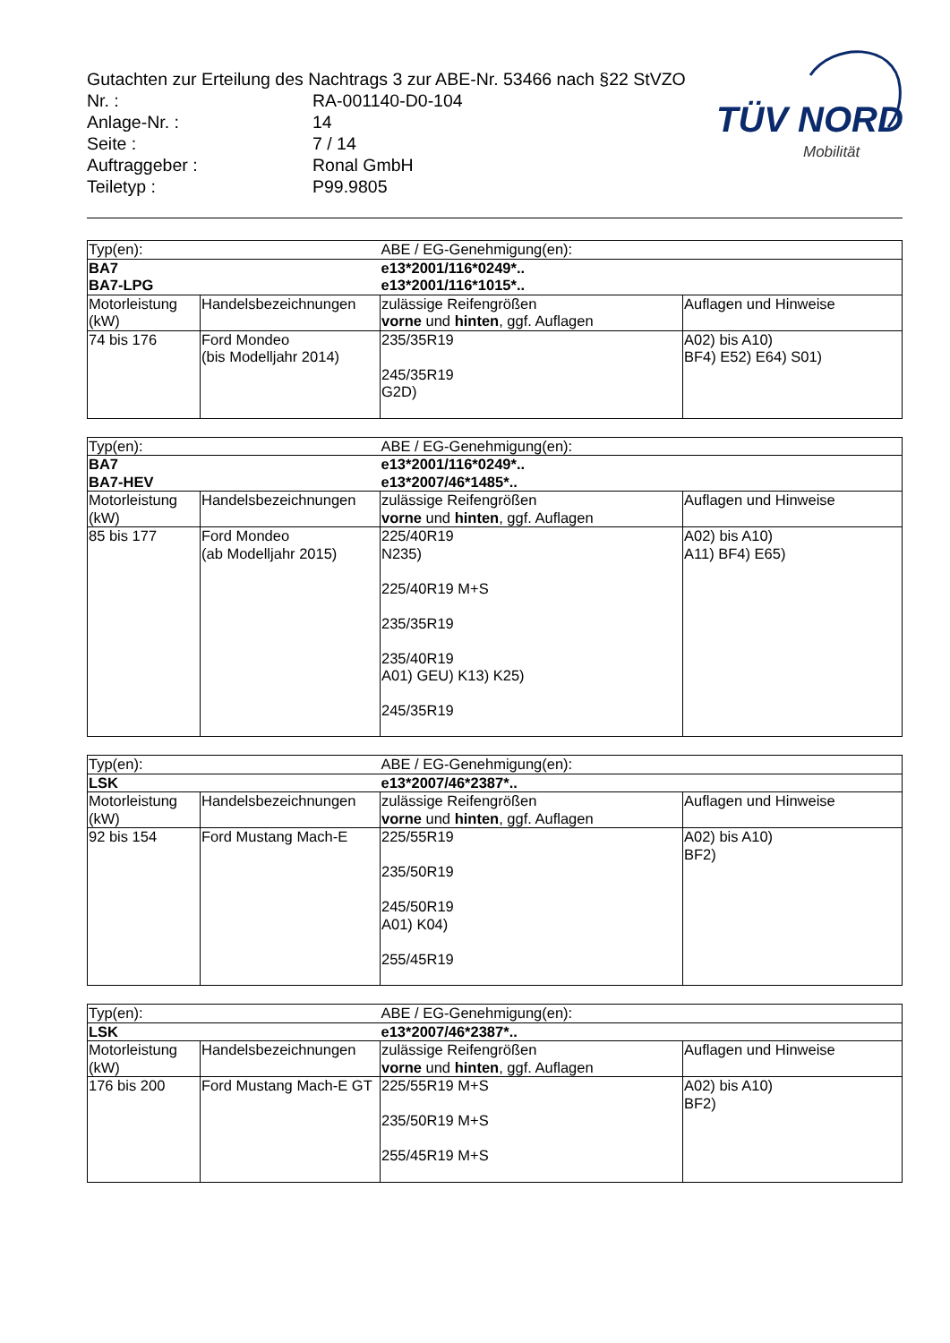Gutachten zur Erteilung des Nachtrags 3 zur ABE-Nr. 53466 nach §22 StVZO
| Nr. : | RA-001140-D0-104 |
| Anlage-Nr. : | 14 |
| Seite : | 7 / 14 |
| Auftraggeber : | Ronal GmbH |
| Teiletyp : | P99.9805 |
TÜV NORD
Mobilität
| Typ(en): | | ABE / EG-Genehmigung(en): | |
| BA7 BA7-LPG | | e13*2001/116*0249*.. e13*2001/116*1015*.. | |
| Motorleistung (kW) | Handelsbezeichnungen | zulässige Reifengrößen vorne und hinten , ggf. Auflagen | Auflagen und Hinweise |
| 74 bis 176 | Ford Mondeo (bis Modelljahr 2014) | 235/35R19 245/35R19 G2D) | A02) bis A10) BF4) E52) E64) S01) |
| Typ(en): | | ABE / EG-Genehmigung(en): | |
| BA7 BA7-HEV | | e13*2001/116*0249*.. e13*2007/46*1485*.. | |
| Motorleistung (kW) | Handelsbezeichnungen | zulässige Reifengrößen vorne und hinten , ggf. Auflagen | Auflagen und Hinweise |
| 85 bis 177 | Ford Mondeo (ab Modelljahr 2015) | 225/40R19 N235) 225/40R19 M+S 235/35R19 235/40R19 A01) GEU) K13) K25) 245/35R19 | A02) bis A10) A11) BF4) E65) |
| Typ(en): | | ABE / EG-Genehmigung(en): | |
| LSK | | e13*2007/46*2387*.. | |
| Motorleistung (kW) | Handelsbezeichnungen | zulässige Reifengrößen vorne und hinten , ggf. Auflagen | Auflagen und Hinweise |
| 92 bis 154 | Ford Mustang Mach-E | 225/55R19 235/50R19 245/50R19 A01) K04) 255/45R19 | A02) bis A10) BF2) |
| Typ(en): | | ABE / EG-Genehmigung(en): | |
| LSK | | e13*2007/46*2387*.. | |
| Motorleistung (kW) | Handelsbezeichnungen | zulässige Reifengrößen vorne und hinten , ggf. Auflagen | Auflagen und Hinweise |
| 176 bis 200 | Ford Mustang Mach-E GT | 225/55R19 M+S 235/50R19 M+S 255/45R19 M+S | A02) bis A10) BF2) |